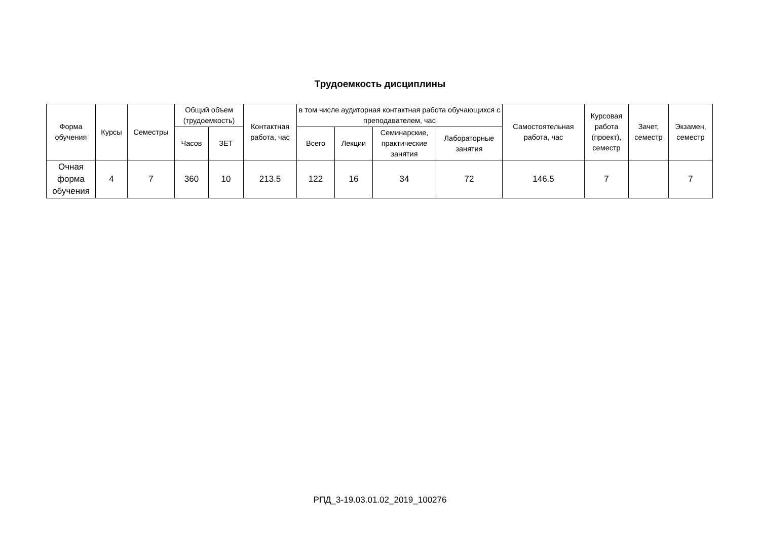Трудоемкость дисциплины
| Форма обучения | Курсы | Семестры | Общий объем (трудоемкость) | | Контактная работа, час | в том числе аудиторная контактная работа обучающихся с преподавателем, час | | | | Самостоятельная работа, час | Курсовая работа (проект), семестр | Зачет, семестр | Экзамен, семестр |
| --- | --- | --- | --- | --- | --- | --- | --- | --- | --- | --- | --- | --- | --- |
| | | | Часов | ЗЕТ | | Всего | Лекции | Семинарские, практические занятия | Лабораторные занятия | | | | |
| Очная форма обучения | 4 | 7 | 360 | 10 | 213.5 | 122 | 16 | 34 | 72 | 146.5 | 7 | | 7 |
РПД_3-19.03.01.02_2019_100276